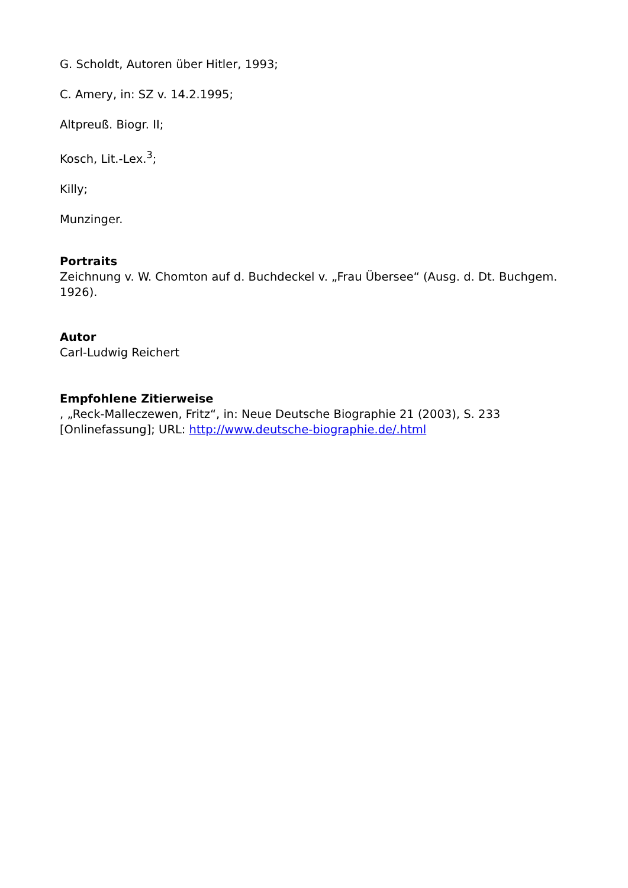G. Scholdt, Autoren über Hitler, 1993;
C. Amery, in: SZ v. 14.2.1995;
Altpreuß. Biogr. II;
Kosch, Lit.-Lex.<sup>3</sup>;
Killy;
Munzinger.
Portraits
Zeichnung v. W. Chomton auf d. Buchdeckel v. „Frau Übersee“ (Ausg. d. Dt. Buchgem. 1926).
Autor
Carl-Ludwig Reichert
Empfohlene Zitierweise
, „Reck-Malleczewen, Fritz“, in: Neue Deutsche Biographie 21 (2003), S. 233 [Onlinefassung]; URL: http://www.deutsche-biographie.de/.html